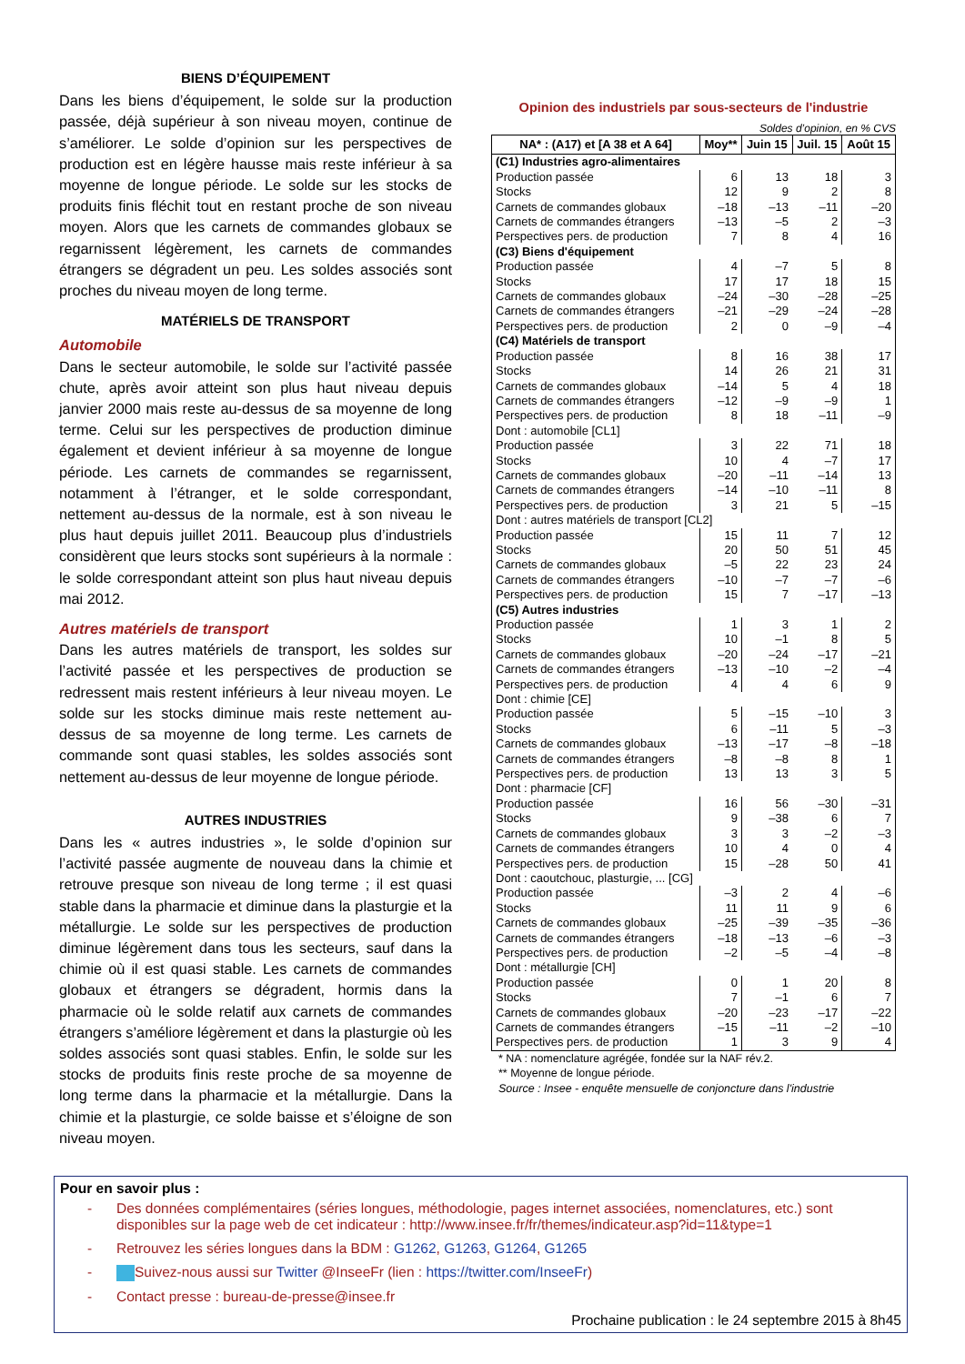BIENS D’ÉQUIPEMENT
Dans les biens d’équipement, le solde sur la production passée, déjà supérieur à son niveau moyen, continue de s’améliorer. Le solde d’opinion sur les perspectives de production est en légère hausse mais reste inférieur à sa moyenne de longue période. Le solde sur les stocks de produits finis fléchit tout en restant proche de son niveau moyen. Alors que les carnets de commandes globaux se regarnissent légèrement, les carnets de commandes étrangers se dégradent un peu. Les soldes associés sont proches du niveau moyen de long terme.
MATÉRIELS DE TRANSPORT
Automobile
Dans le secteur automobile, le solde sur l’activité passée chute, après avoir atteint son plus haut niveau depuis janvier 2000 mais reste au-dessus de sa moyenne de long terme. Celui sur les perspectives de production diminue également et devient inférieur à sa moyenne de longue période. Les carnets de commandes se regarnissent, notamment à l’étranger, et le solde correspondant, nettement au-dessus de la normale, est à son niveau le plus haut depuis juillet 2011. Beaucoup plus d’industriels considèrent que leurs stocks sont supérieurs à la normale : le solde correspondant atteint son plus haut niveau depuis mai 2012.
Autres matériels de transport
Dans les autres matériels de transport, les soldes sur l’activité passée et les perspectives de production se redressent mais restent inférieurs à leur niveau moyen. Le solde sur les stocks diminue mais reste nettement au-dessus de sa moyenne de long terme. Les carnets de commande sont quasi stables, les soldes associés sont nettement au-dessus de leur moyenne de longue période.
AUTRES INDUSTRIES
Dans les « autres industries », le solde d’opinion sur l’activité passée augmente de nouveau dans la chimie et retrouve presque son niveau de long terme ; il est quasi stable dans la pharmacie et diminue dans la plasturgie et la métallurgie. Le solde sur les perspectives de production diminue légèrement dans tous les secteurs, sauf dans la chimie où il est quasi stable. Les carnets de commandes globaux et étrangers se dégradent, hormis dans la pharmacie où le solde relatif aux carnets de commandes étrangers s’améliore légèrement et dans la plasturgie où les soldes associés sont quasi stables. Enfin, le solde sur les stocks de produits finis reste proche de sa moyenne de long terme dans la pharmacie et la métallurgie. Dans la chimie et la plasturgie, ce solde baisse et s’éloigne de son niveau moyen.
Opinion des industriels par sous-secteurs de l'industrie
Soldes d’opinion, en % CVS
| NA* : (A17) et [A 38 et A 64] | Moy** | Juin 15 | Juil. 15 | Août 15 |
| --- | --- | --- | --- | --- |
| (C1) Industries agro-alimentaires | | | | |
| Production passée | 6 | 13 | 18 | 3 |
| Stocks | 12 | 9 | 2 | 8 |
| Carnets de commandes globaux | –18 | –13 | –11 | –20 |
| Carnets de commandes étrangers | –13 | –5 | 2 | –3 |
| Perspectives pers. de production | 7 | 8 | 4 | 16 |
| (C3) Biens d'équipement | | | | |
| Production passée | 4 | –7 | 5 | 8 |
| Stocks | 17 | 17 | 18 | 15 |
| Carnets de commandes globaux | –24 | –30 | –28 | –25 |
| Carnets de commandes étrangers | –21 | –29 | –24 | –28 |
| Perspectives pers. de production | 2 | 0 | –9 | –4 |
| (C4) Matériels de transport | | | | |
| Production passée | 8 | 16 | 38 | 17 |
| Stocks | 14 | 26 | 21 | 31 |
| Carnets de commandes globaux | –14 | 5 | 4 | 18 |
| Carnets de commandes étrangers | –12 | –9 | –9 | 1 |
| Perspectives pers. de production | 8 | 18 | –11 | –9 |
| Dont : automobile [CL1] | | | | |
| Production passée | 3 | 22 | 71 | 18 |
| Stocks | 10 | 4 | –7 | 17 |
| Carnets de commandes globaux | –20 | –11 | –14 | 13 |
| Carnets de commandes étrangers | –14 | –10 | –11 | 8 |
| Perspectives pers. de production | 3 | 21 | 5 | –15 |
| Dont : autres matériels de transport [CL2] | | | | |
| Production passée | 15 | 11 | 7 | 12 |
| Stocks | 20 | 50 | 51 | 45 |
| Carnets de commandes globaux | –5 | 22 | 23 | 24 |
| Carnets de commandes étrangers | –10 | –7 | –7 | –6 |
| Perspectives pers. de production | 15 | 7 | –17 | –13 |
| (C5) Autres industries | | | | |
| Production passée | 1 | 3 | 1 | 2 |
| Stocks | 10 | –1 | 8 | 5 |
| Carnets de commandes globaux | –20 | –24 | –17 | –21 |
| Carnets de commandes étrangers | –13 | –10 | –2 | –4 |
| Perspectives pers. de production | 4 | 4 | 6 | 9 |
| Dont : chimie [CE] | | | | |
| Production passée | 5 | –15 | –10 | 3 |
| Stocks | 6 | –11 | 5 | –3 |
| Carnets de commandes globaux | –13 | –17 | –8 | –18 |
| Carnets de commandes étrangers | –8 | –8 | 8 | 1 |
| Perspectives pers. de production | 13 | 13 | 3 | 5 |
| Dont : pharmacie [CF] | | | | |
| Production passée | 16 | 56 | –30 | –31 |
| Stocks | 9 | –38 | 6 | 7 |
| Carnets de commandes globaux | 3 | 3 | –2 | –3 |
| Carnets de commandes étrangers | 10 | 4 | 0 | 4 |
| Perspectives pers. de production | 15 | –28 | 50 | 41 |
| Dont : caoutchouc, plasturgie, ... [CG] | | | | |
| Production passée | –3 | 2 | 4 | –6 |
| Stocks | 11 | 11 | 9 | 6 |
| Carnets de commandes globaux | –25 | –39 | –35 | –36 |
| Carnets de commandes étrangers | –18 | –13 | –6 | –3 |
| Perspectives pers. de production | –2 | –5 | –4 | –8 |
| Dont : métallurgie [CH] | | | | |
| Production passée | 0 | 1 | 20 | 8 |
| Stocks | 7 | –1 | 6 | 7 |
| Carnets de commandes globaux | –20 | –23 | –17 | –22 |
| Carnets de commandes étrangers | –15 | –11 | –2 | –10 |
| Perspectives pers. de production | 1 | 3 | 9 | 4 |
* NA : nomenclature agrégée, fondée sur la NAF rév.2.
** Moyenne de longue période.
Source : Insee - enquête mensuelle de conjoncture dans l'industrie
Pour en savoir plus :
- Des données complémentaires (séries longues, méthodologie, pages internet associées, nomenclatures, etc.) sont disponibles sur la page web de cet indicateur : http://www.insee.fr/fr/themes/indicateur.asp?id=11&type=1
- Retrouvez les séries longues dans la BDM : G1262, G1263, G1264, G1265
- Suivez-nous aussi sur Twitter @InseeFr (lien : https://twitter.com/InseeFr)
- Contact presse : bureau-de-presse@insee.fr
Prochaine publication : le 24 septembre 2015 à 8h45